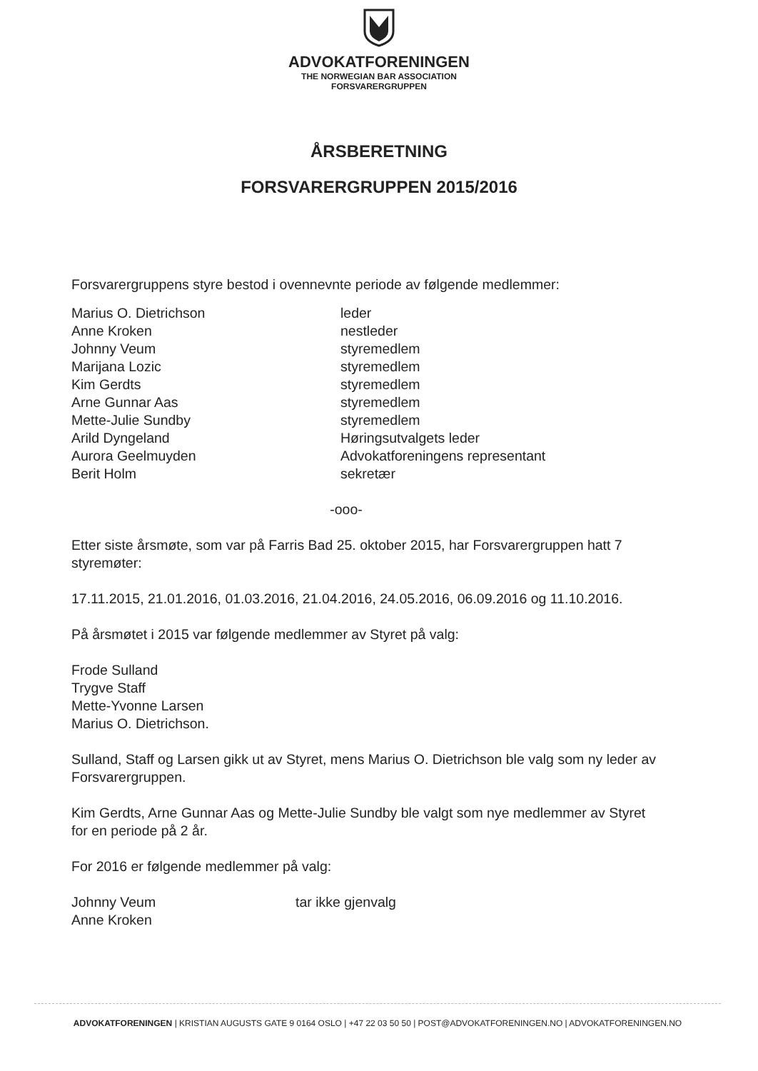ADVOKATFORENINGEN
THE NORWEGIAN BAR ASSOCIATION
FORSVARERGRUPPEN
ÅRSBERETNING
FORSVARERGRUPPEN 2015/2016
Forsvarergruppens styre bestod i ovennevnte periode av følgende medlemmer:
| Marius O. Dietrichson | leder |
| Anne Kroken | nestleder |
| Johnny Veum | styremedlem |
| Marijana Lozic | styremedlem |
| Kim Gerdts | styremedlem |
| Arne Gunnar Aas | styremedlem |
| Mette-Julie Sundby | styremedlem |
| Arild Dyngeland | Høringsutvalgets leder |
| Aurora Geelmuyden | Advokatforeningens representant |
| Berit Holm | sekretær |
-ooo-
Etter siste årsmøte, som var på Farris Bad 25. oktober 2015, har Forsvarergruppen hatt 7 styremøter:
17.11.2015, 21.01.2016, 01.03.2016, 21.04.2016, 24.05.2016, 06.09.2016 og 11.10.2016.
På årsmøtet i 2015 var følgende medlemmer av Styret på valg:
Frode Sulland
Trygve Staff
Mette-Yvonne Larsen
Marius O. Dietrichson.
Sulland, Staff og Larsen gikk ut av Styret, mens Marius O. Dietrichson ble valg som ny leder av Forsvarergruppen.
Kim Gerdts, Arne Gunnar Aas og Mette-Julie Sundby ble valgt som nye medlemmer av Styret for en periode på 2 år.
For 2016 er følgende medlemmer på valg:
| Johnny Veum | tar ikke gjenvalg |
| Anne Kroken | |
ADVOKATFORENINGEN | KRISTIAN AUGUSTS GATE 9 0164 OSLO | +47 22 03 50 50 | POST@ADVOKATFORENINGEN.NO | ADVOKATFORENINGEN.NO